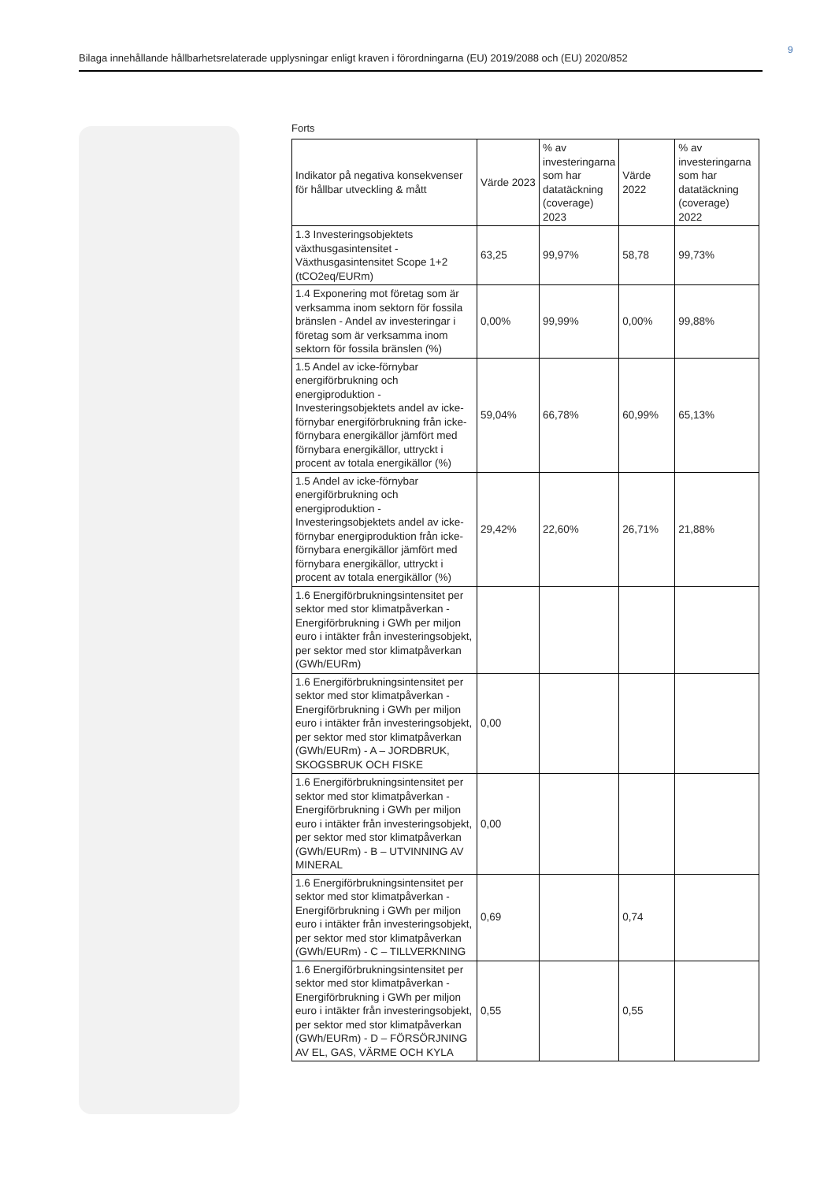9
Bilaga innehållande hållbarhetsrelaterade upplysningar enligt kraven i förordningarna (EU) 2019/2088 och (EU) 2020/852
Forts
| Indikator på negativa konsekvenser för hållbar utveckling & mått | Värde 2023 | % av investeringarna som har datatäckning (coverage) 2023 | Värde 2022 | % av investeringarna som har datatäckning (coverage) 2022 |
| --- | --- | --- | --- | --- |
| 1.3 Investeringsobjektets växthusgasintensitet - Växthusgasintensitet Scope 1+2 (tCO2eq/EURm) | 63,25 | 99,97% | 58,78 | 99,73% |
| 1.4 Exponering mot företag som är verksamma inom sektorn för fossila bränslen - Andel av investeringar i företag som är verksamma inom sektorn för fossila bränslen (%) | 0,00% | 99,99% | 0,00% | 99,88% |
| 1.5 Andel av icke-förnybar energiförbrukning och energiproduktion - Investeringsobjektets andel av icke-förnybar energiförbrukning från icke-förnybara energikällor jämfört med förnybara energikällor, uttryckt i procent av totala energikällor (%) | 59,04% | 66,78% | 60,99% | 65,13% |
| 1.5 Andel av icke-förnybar energiförbrukning och energiproduktion - Investeringsobjektets andel av icke-förnybar energiproduktion från icke-förnybara energikällor jämfört med förnybara energikällor, uttryckt i procent av totala energikällor (%) | 29,42% | 22,60% | 26,71% | 21,88% |
| 1.6 Energiförbrukningsintensitet per sektor med stor klimatpåverkan - Energiförbrukning i GWh per miljon euro i intäkter från investeringsobjekt, per sektor med stor klimatpåverkan (GWh/EURm) | | | | |
| 1.6 Energiförbrukningsintensitet per sektor med stor klimatpåverkan - Energiförbrukning i GWh per miljon euro i intäkter från investeringsobjekt, per sektor med stor klimatpåverkan (GWh/EURm) - A – JORDBRUK, SKOGSBRUK OCH FISKE | 0,00 | | | |
| 1.6 Energiförbrukningsintensitet per sektor med stor klimatpåverkan - Energiförbrukning i GWh per miljon euro i intäkter från investeringsobjekt, per sektor med stor klimatpåverkan (GWh/EURm) - B – UTVINNING AV MINERAL | 0,00 | | | |
| 1.6 Energiförbrukningsintensitet per sektor med stor klimatpåverkan - Energiförbrukning i GWh per miljon euro i intäkter från investeringsobjekt, per sektor med stor klimatpåverkan (GWh/EURm) - C – TILLVERKNING | 0,69 | | 0,74 | |
| 1.6 Energiförbrukningsintensitet per sektor med stor klimatpåverkan - Energiförbrukning i GWh per miljon euro i intäkter från investeringsobjekt, per sektor med stor klimatpåverkan (GWh/EURm) - D – FÖRSÖRJNING AV EL, GAS, VÄRME OCH KYLA | 0,55 | | 0,55 | |